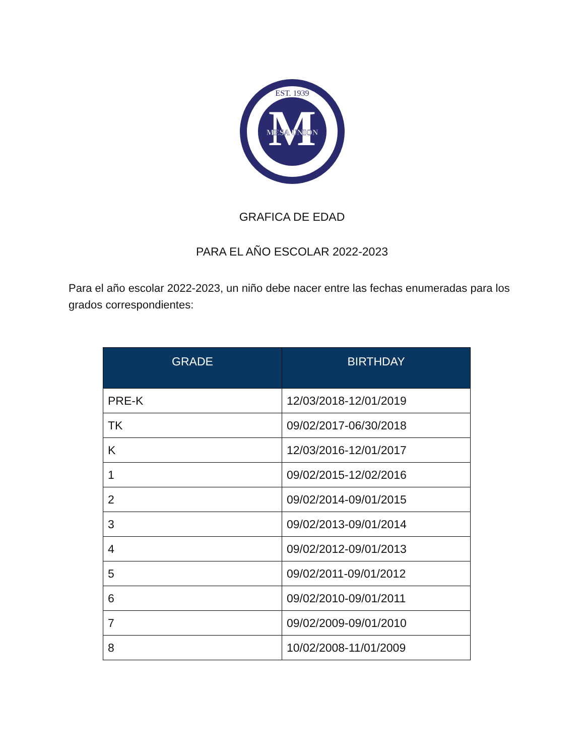M
MESA UNION
EST. 1939
GRAFICA DE EDAD
PARA EL AÑO ESCOLAR 2022-2023
Para el año escolar 2022-2023, un niño debe nacer entre las fechas enumeradas para los grados correspondientes:
| GRADE | BIRTHDAY |
| --- | --- |
| PRE-K | 12/03/2018-12/01/2019 |
| TK | 09/02/2017-06/30/2018 |
| K | 12/03/2016-12/01/2017 |
| 1 | 09/02/2015-12/02/2016 |
| 2 | 09/02/2014-09/01/2015 |
| 3 | 09/02/2013-09/01/2014 |
| 4 | 09/02/2012-09/01/2013 |
| 5 | 09/02/2011-09/01/2012 |
| 6 | 09/02/2010-09/01/2011 |
| 7 | 09/02/2009-09/01/2010 |
| 8 | 10/02/2008-11/01/2009 |